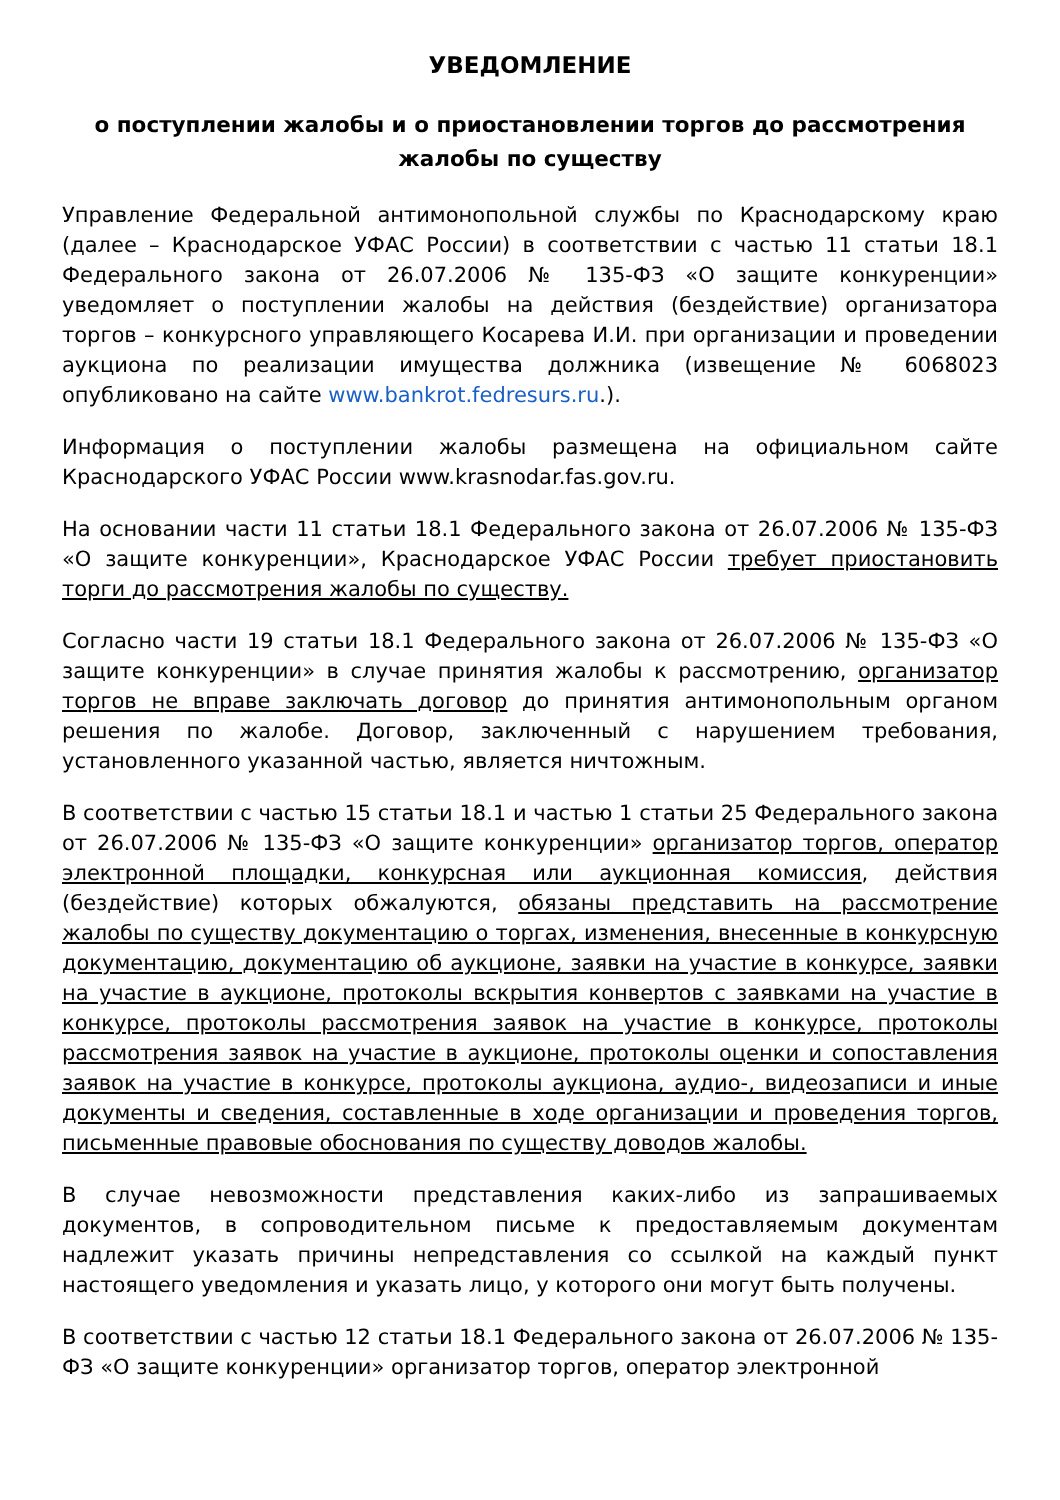УВЕДОМЛЕНИЕ
о поступлении жалобы и о приостановлении торгов до рассмотрения жалобы по существу
Управление Федеральной антимонопольной службы по Краснодарскому краю (далее – Краснодарское УФАС России) в соответствии с частью 11 статьи 18.1 Федерального закона от 26.07.2006 № 135-ФЗ «О защите конкуренции» уведомляет о поступлении жалобы на действия (бездействие) организатора торгов – конкурсного управляющего Косарева И.И. при организации и проведении аукциона по реализации имущества должника (извещение № 6068023 опубликовано на сайте www.bankrot.fedresurs.ru.).
Информация о поступлении жалобы размещена на официальном сайте Краснодарского УФАС России www.krasnodar.fas.gov.ru.
На основании части 11 статьи 18.1 Федерального закона от 26.07.2006 № 135-ФЗ «О защите конкуренции», Краснодарское УФАС России требует приостановить торги до рассмотрения жалобы по существу.
Согласно части 19 статьи 18.1 Федерального закона от 26.07.2006 № 135-ФЗ «О защите конкуренции» в случае принятия жалобы к рассмотрению, организатор торгов не вправе заключать договор до принятия антимонопольным органом решения по жалобе. Договор, заключенный с нарушением требования, установленного указанной частью, является ничтожным.
В соответствии с частью 15 статьи 18.1 и частью 1 статьи 25 Федерального закона от 26.07.2006 № 135-ФЗ «О защите конкуренции» организатор торгов, оператор электронной площадки, конкурсная или аукционная комиссия, действия (бездействие) которых обжалуются, обязаны представить на рассмотрение жалобы по существу документацию о торгах, изменения, внесенные в конкурсную документацию, документацию об аукционе, заявки на участие в конкурсе, заявки на участие в аукционе, протоколы вскрытия конвертов с заявками на участие в конкурсе, протоколы рассмотрения заявок на участие в конкурсе, протоколы рассмотрения заявок на участие в аукционе, протоколы оценки и сопоставления заявок на участие в конкурсе, протоколы аукциона, аудио-, видеозаписи и иные документы и сведения, составленные в ходе организации и проведения торгов, письменные правовые обоснования по существу доводов жалобы.
В случае невозможности представления каких-либо из запрашиваемых документов, в сопроводительном письме к предоставляемым документам надлежит указать причины непредставления со ссылкой на каждый пункт настоящего уведомления и указать лицо, у которого они могут быть получены.
В соответствии с частью 12 статьи 18.1 Федерального закона от 26.07.2006 № 135-ФЗ «О защите конкуренции» организатор торгов, оператор электронной